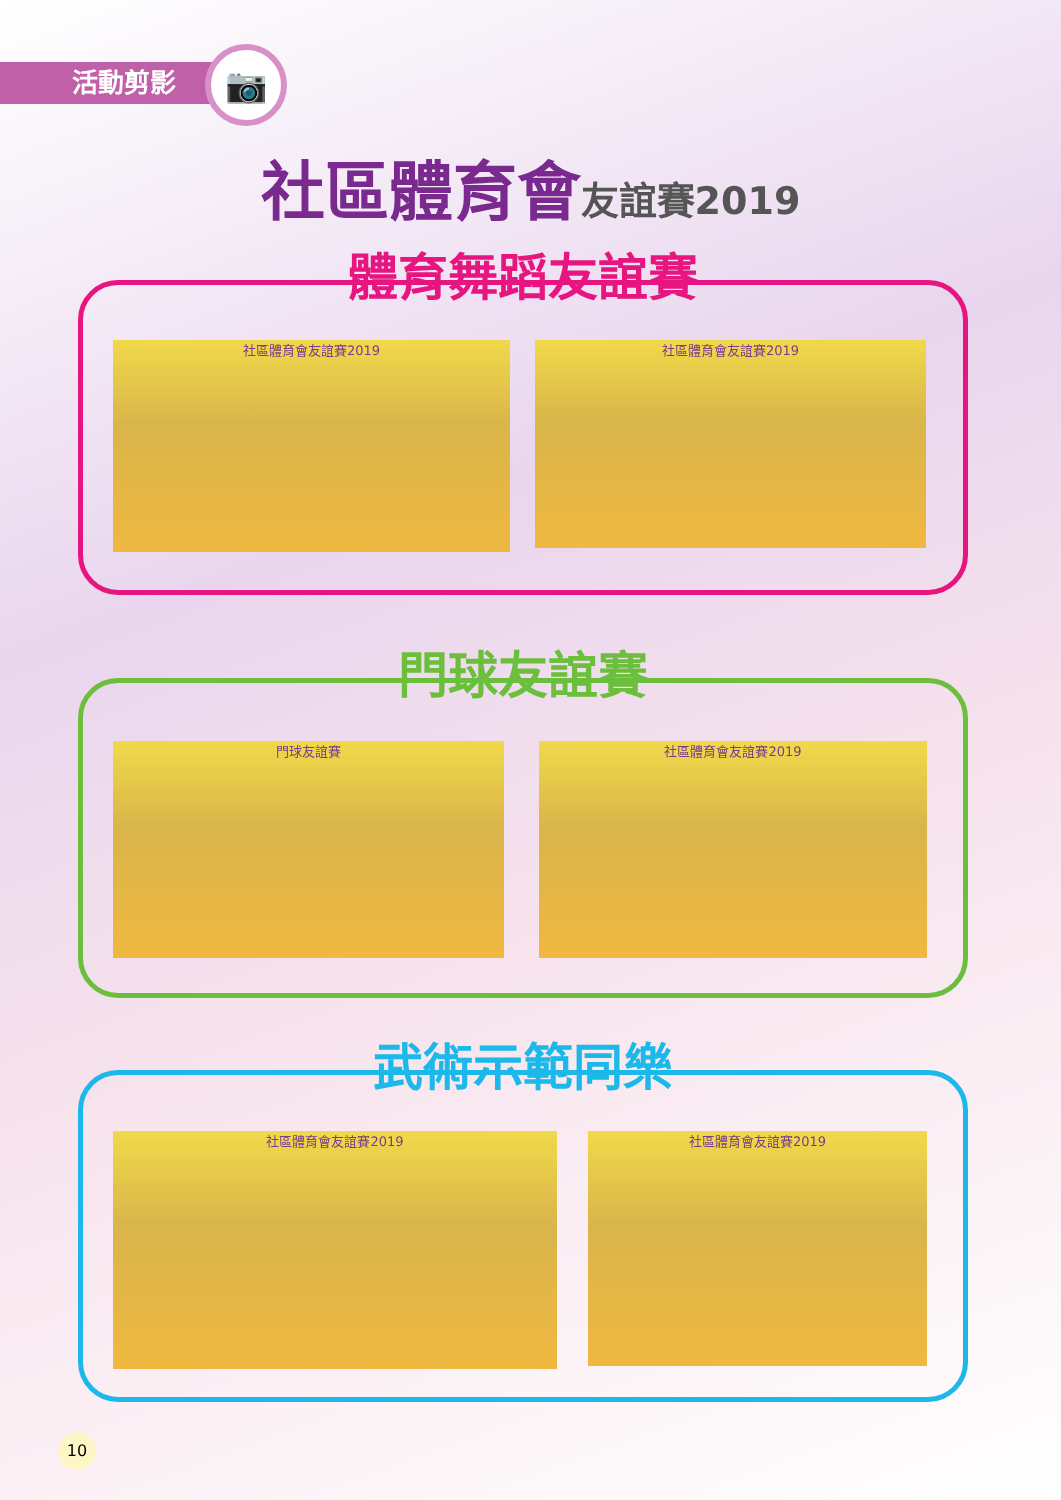活動剪影 📷
社區體育會 友誼賽2019
體育舞蹈友誼賽
社區體育會友誼賽2019 社區體育會友誼賽2019
門球友誼賽
門球友誼賽 社區體育會友誼賽2019
武術示範同樂
社區體育會友誼賽2019 社區體育會友誼賽2019
10